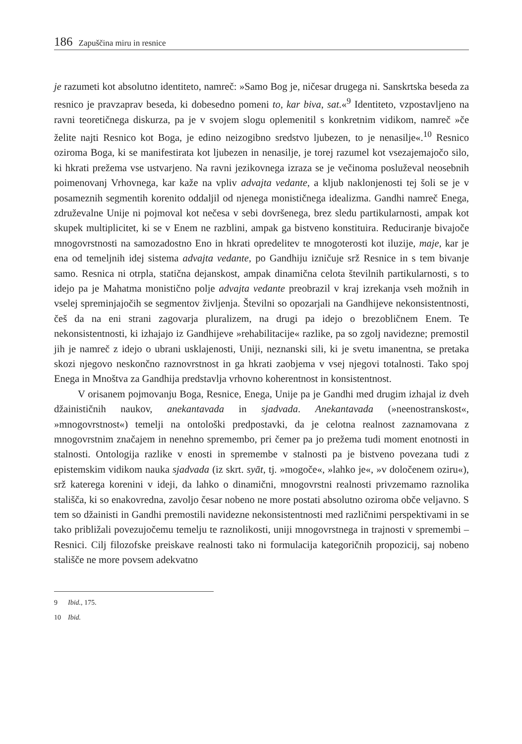186 Zapuščina miru in resnice
je razumeti kot absolutno identiteto, namreč: »Samo Bog je, ničesar drugega ni. Sanskrtska beseda za resnico je pravzaprav beseda, ki dobesedno pomeni to, kar biva, sat.«<sup>9</sup> Identiteto, vzpostavljeno na ravni teoretičnega diskurza, pa je v svojem slogu oplemenitil s konkretnim vidikom, namreč »če želite najti Resnico kot Boga, je edino neizogibno sredstvo ljubezen, to je nenasilje«.<sup>10</sup> Resnico oziroma Boga, ki se manifestirata kot ljubezen in nenasilje, je torej razumel kot vsezajemajočo silo, ki hkrati prežema vse ustvarjeno. Na ravni jezikovnega izraza se je večinoma posluževal neosebnih poimenovanj Vrhovnega, kar kaže na vpliv advajta vedante, a kljub naklonjenosti tej šoli se je v posameznih segmentih korenito oddaljil od njenega monističnega idealizma. Gandhi namreč Enega, združevalne Unije ni pojmoval kot nečesa v sebi dovršenega, brez sledu partikularnosti, ampak kot skupek multiplicitet, ki se v Enem ne razblini, ampak ga bistveno konstituira. Reduciranje bivajoče mnogovrstnosti na samozadostno Eno in hkrati opredelitev te mnogoterosti kot iluzije, maje, kar je ena od temeljnih idej sistema advajta vedante, po Gandhiju izničuje srž Resnice in s tem bivanje samo. Resnica ni otrpla, statična dejanskost, ampak dinamična celota številnih partikularnosti, s to idejo pa je Mahatma monistično polje advajta vedante preobrazil v kraj izrekanja vseh možnih in vselej spreminjajočih se segmentov življenja. Številni so opozarjali na Gandhijeve nekonsistentnosti, češ da na eni strani zagovarja pluralizem, na drugi pa idejo o brezobličnem Enem. Te nekonsistentnosti, ki izhajajo iz Gandhijeve »rehabilitacije« razlike, pa so zgolj navidezne; premostil jih je namreč z idejo o ubrani usklajenosti, Uniji, neznanski sili, ki je svetu imanentna, se pretaka skozi njegovo neskončno raznovrstnost in ga hkrati zaobjema v vsej njegovi totalnosti. Tako spoj Enega in Mnoštva za Gandhija predstavlja vrhovno koherentnost in konsistentnost.
V orisanem pojmovanju Boga, Resnice, Enega, Unije pa je Gandhi med drugim izhajal iz dveh džainističnih naukov, anekantavada in sjadvada. Anekantavada (»neenostranskost«, »mnogovrstnost«) temelji na ontološki predpostavki, da je celotna realnost zaznamovana z mnogovrstnim značajem in nenehno spremembo, pri čemer pa jo prežema tudi moment enotnosti in stalnosti. Ontologija razlike v enosti in spremembe v stalnosti pa je bistveno povezana tudi z epistemskim vidikom nauka sjadvada (iz skrt. syāt, tj. »mogoče«, »lahko je«, »v določenem oziru«), srž katerega korenini v ideji, da lahko o dinamični, mnogovrstni realnosti privzemamo raznolika stališča, ki so enakovredna, zavoljo česar nobeno ne more postati absolutno oziroma obče veljavno. S tem so džainisti in Gandhi premostili navidezne nekonsistentnosti med različnimi perspektivami in se tako približali povezujočemu temelju te raznolikosti, uniji mnogovrstnega in trajnosti v spremembi – Resnici. Cilj filozofske preiskave realnosti tako ni formulacija kategoričnih propozicij, saj nobeno stališče ne more povsem adekvatno
9 Ibid., 175.
10 Ibid.